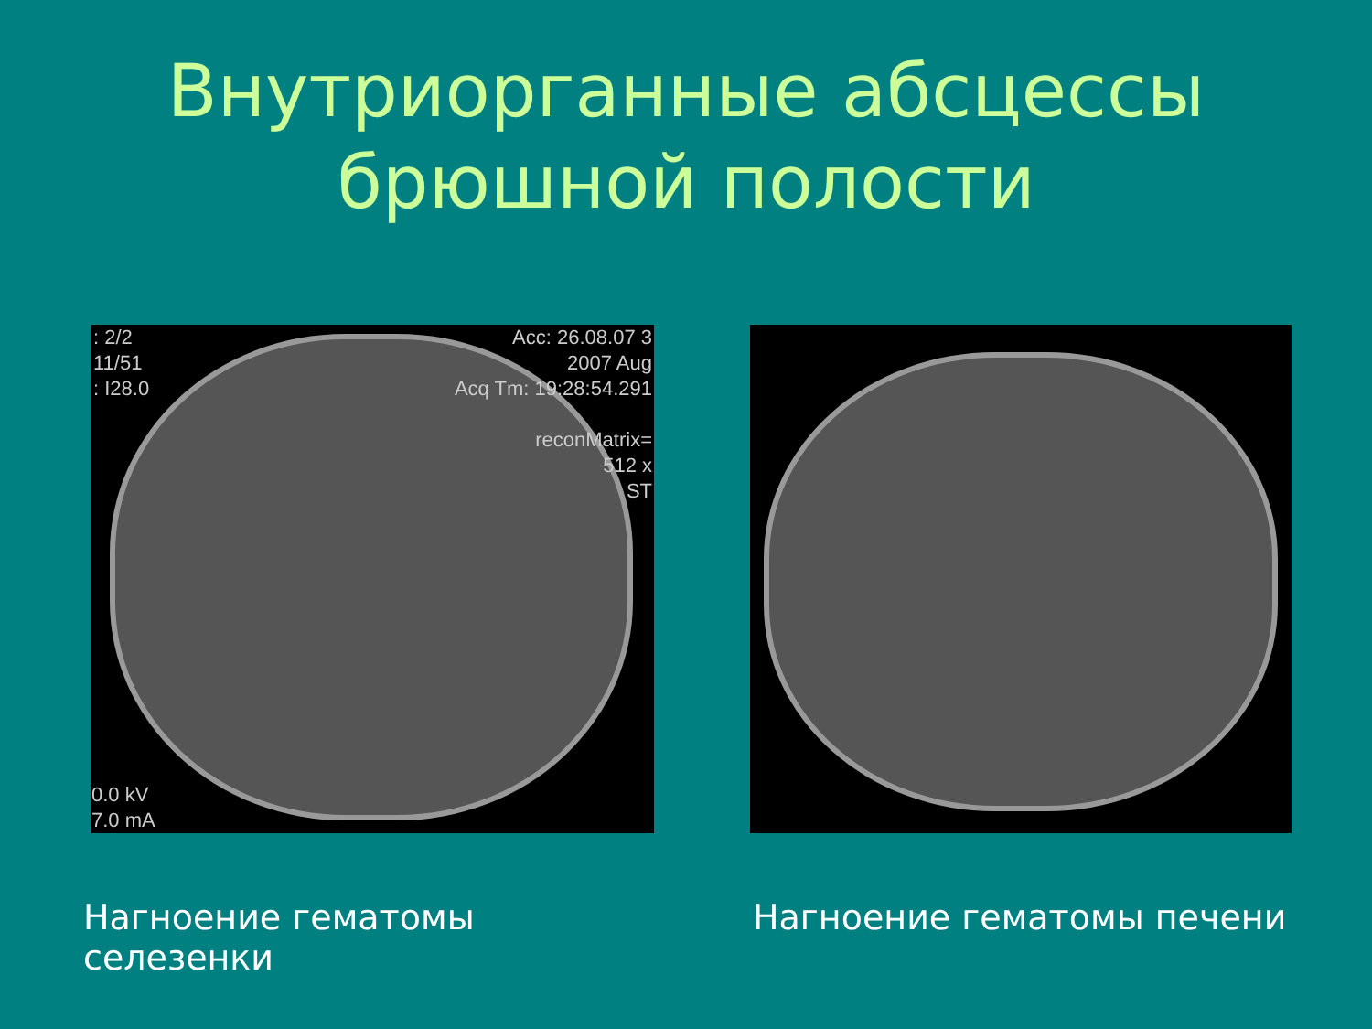Внутриорганные абсцессы
брюшной полости
: 2/2
11/51
: I28.0
Acc: 26.08.07 3
2007 Aug
Acq Tm: 19:28:54.291
reconMatrix=
512 x
ST
0.0 kV
7.0 mA
Нагноение гематомы селезенки
Нагноение гематомы печени